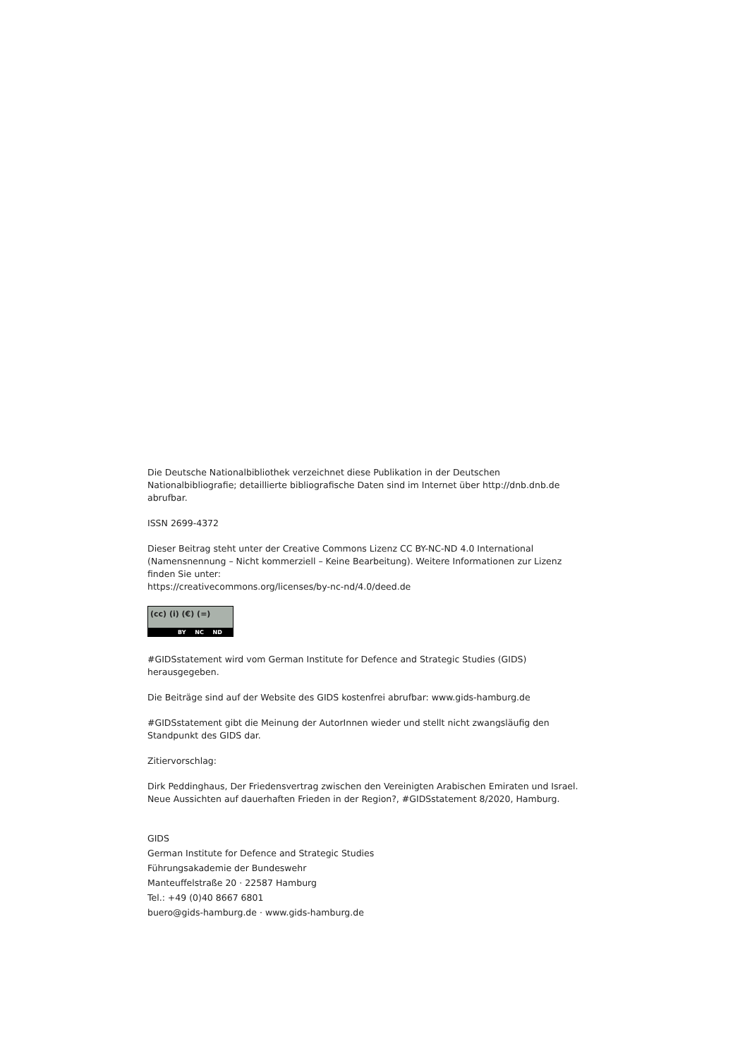Die Deutsche Nationalbibliothek verzeichnet diese Publikation in der Deutschen Nationalbibliografie; detaillierte bibliografische Daten sind im Internet über http://dnb.dnb.de abrufbar.
ISSN 2699-4372
Dieser Beitrag steht unter der Creative Commons Lizenz CC BY-NC-ND 4.0 International (Namensnennung – Nicht kommerziell – Keine Bearbeitung). Weitere Informationen zur Lizenz finden Sie unter:
https://creativecommons.org/licenses/by-nc-nd/4.0/deed.de
(cc) (i) (€) (=) BY NC ND
#GIDSstatement wird vom German Institute for Defence and Strategic Studies (GIDS) herausgegeben.
Die Beiträge sind auf der Website des GIDS kostenfrei abrufbar: www.gids-hamburg.de
#GIDSstatement gibt die Meinung der AutorInnen wieder und stellt nicht zwangsläufig den Standpunkt des GIDS dar.
Zitiervorschlag:
Dirk Peddinghaus, Der Friedensvertrag zwischen den Vereinigten Arabischen Emiraten und Israel. Neue Aussichten auf dauerhaften Frieden in der Region?, #GIDSstatement 8/2020, Hamburg.
GIDS
German Institute for Defence and Strategic Studies
Führungsakademie der Bundeswehr
Manteuffelstraße 20 · 22587 Hamburg
Tel.: +49 (0)40 8667 6801
buero@gids-hamburg.de · www.gids-hamburg.de